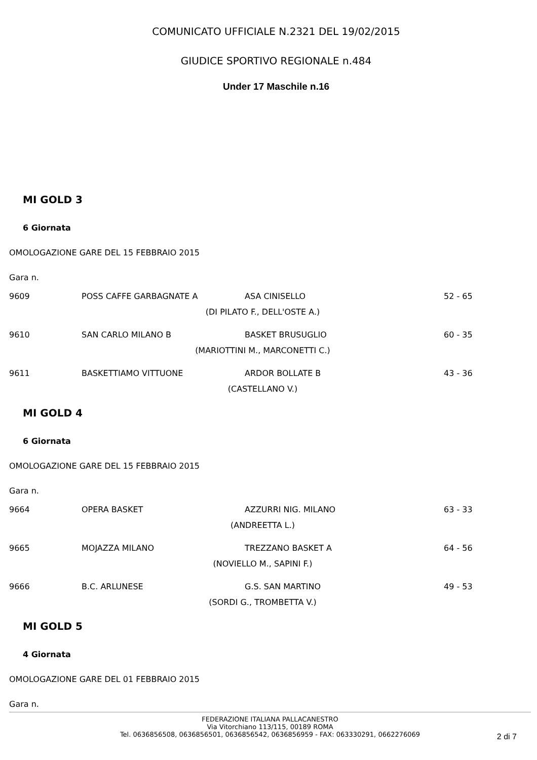COMUNICATO UFFICIALE N.2321 DEL 19/02/2015
GIUDICE SPORTIVO REGIONALE n.484
Under 17 Maschile n.16
MI GOLD 3
6 Giornata
OMOLOGAZIONE GARE DEL 15 FEBBRAIO 2015
Gara n.
| 9609 | POSS CAFFE GARBAGNATE A | ASA CINISELLO | 52 - 65 |
| | (DI PILATO F., DELL'OSTE A.) | | |
| 9610 | SAN CARLO MILANO B | BASKET BRUSUGLIO | 60 - 35 |
| | (MARIOTTINI M., MARCONETTI C.) | | |
| 9611 | BASKETTIAMO VITTUONE | ARDOR BOLLATE B | 43 - 36 |
| | (CASTELLANO V.) | | |
MI GOLD 4
6 Giornata
OMOLOGAZIONE GARE DEL 15 FEBBRAIO 2015
Gara n.
| 9664 | OPERA BASKET | AZZURRI NIG. MILANO | 63 - 33 |
| | (ANDREETTA L.) | | |
| 9665 | MOJAZZA MILANO | TREZZANO BASKET A | 64 - 56 |
| | (NOVIELLO M., SAPINI F.) | | |
| 9666 | B.C. ARLUNESE | G.S. SAN MARTINO | 49 - 53 |
| | (SORDI G., TROMBETTA V.) | | |
MI GOLD 5
4 Giornata
OMOLOGAZIONE GARE DEL 01 FEBBRAIO 2015
Gara n.
FEDERAZIONE ITALIANA PALLACANESTRO
Via Vitorchiano 113/115, 00189 ROMA
Tel. 0636856508, 0636856501, 0636856542, 0636856959 - FAX: 063330291, 0662276069
2 di 7